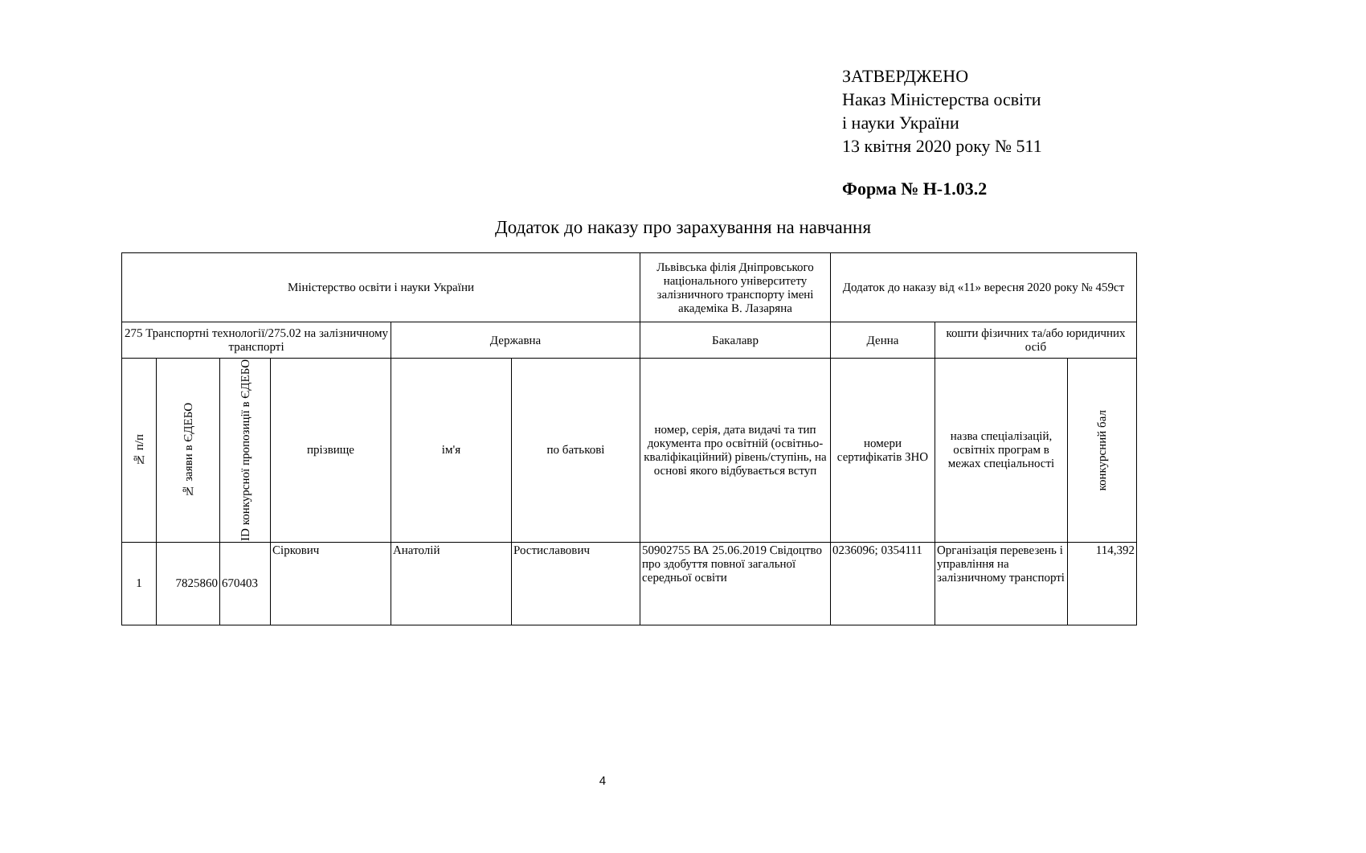ЗАТВЕРДЖЕНО
Наказ Міністерства освіти
і науки України
13 квітня 2020 року № 511
Форма № Н-1.03.2
Додаток до наказу про зарахування на навчання
| Міністерство освіти і науки України | | | | | | Львівська філія Дніпровського національного університету залізничного транспорту імені академіка В. Лазаряна | Додаток до наказу від «11» вересня 2020 року № 459ст | | |
| 275 Транспортні технології/275.02 на залізничному транспорті | | | | Державна | | Бакалавр | Денна | кошти фізичних та/або юридичних осіб | |
| № п/п | № заяви в ЄДЕБО | ID конкурсної пропозиції в ЄДЕБО | прізвище | ім'я | по батькові | номер, серія, дата видачі та тип документа про освітній (освітньо-кваліфікаційний) рівень/ступінь, на основі якого відбувається вступ | номери сертифікатів ЗНО | назва спеціалізацій, освітніх програм в межах спеціальності | конкурсний бал |
| 1 | 7825860 | 670403 | Сіркович | Анатолій | Ростиславович | 50902755 ВА 25.06.2019 Свідоцтво про здобуття повної загальної середньої освіти | 0236096; 0354111 | Організація перевезень і управління на залізничному транспорті | 114,392 |
4